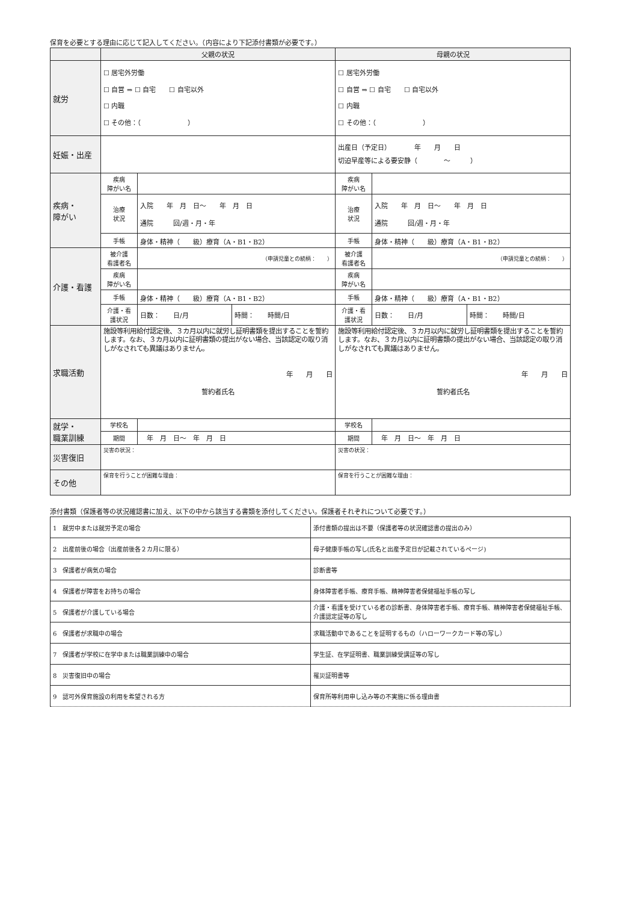保育を必要とする理由に応じて記入してください。（内容により下記添付書類が必要です。）
| | 父親の状況 | | | 母親の状況 | | |
| --- | --- | --- | --- | --- | --- | --- |
| 就労 | ☐ 居宅外労働 ☐ 自営 ⇒ ☐ 自宅 ☐ 自宅以外 ☐ 内職 ☐ その他：（ ） | | | ☐ 居宅外労働 ☐ 自営 ⇒ ☐ 自宅 ☐ 自宅以外 ☐ 内職 ☐ その他：（ ） | | |
| 妊娠・出産 | | | | 出産日（予定日） 年 月 日 切迫早産等による要安静（ ～ ） | | |
| 疾病・ 障がい | 疾病 障がい名 | | | 疾病 障がい名 | | |
| | 治療 状況 | 入院 年 月 日～ 年 月 日 通院 回/週・月・年 | | 治療 状況 | 入院 年 月 日～ 年 月 日 通院 回/週・月・年 | |
| | 手帳 | 身体・精神（ 級）療育（A・B1・B2） | | 手帳 | 身体・精神（ 級）療育（A・B1・B2） | |
| 介護・看護 | 被介護 看護者名 | （申請児童との続柄： ） | | 被介護 看護者名 | （申請児童との続柄： ） | |
| | 疾病 障がい名 | | | 疾病 障がい名 | | |
| | 手帳 | 身体・精神（ 級）療育（A・B1・B2） | | 手帳 | 身体・精神（ 級）療育（A・B1・B2） | |
| | 介護・看 護状況 | 日数： 日/月 | 時間： 時間/日 | 介護・看 護状況 | 日数： 日/月 | 時間： 時間/日 |
| 求職活動 | 施設等利用給付認定後、３カ月以内に就労し証明書類を提出することを誓約します。なお、３カ月以内に証明書類の提出がない場合、当該認定の取り消しがなされても異議はありません。 年 月 日 誓約者氏名 | | | 施設等利用給付認定後、３カ月以内に就労し証明書類を提出することを誓約します。なお、３カ月以内に証明書類の提出がない場合、当該認定の取り消しがなされても異議はありません。 年 月 日 誓約者氏名 | | |
| 就学・ 職業訓練 | 学校名 | | | 学校名 | | |
| | 期間 | 年 月 日～ 年 月 日 | | 期間 | 年 月 日～ 年 月 日 | |
| 災害復旧 | 災害の状況： | | | 災害の状況： | | |
| その他 | 保育を行うことが困難な理由： | | | 保育を行うことが困難な理由： | | |
添付書類（保護者等の状況確認書に加え、以下の中から該当する書類を添付してください。保護者それぞれについて必要です。）
| 1 就労中または就労予定の場合 | 添付書類の提出は不要（保護者等の状況確認書の提出のみ） |
| 2 出産前後の場合（出産前後各２カ月に限る） | 母子健康手帳の写し(氏名と出産予定日が記載されているページ) |
| 3 保護者が病気の場合 | 診断書等 |
| 4 保護者が障害をお持ちの場合 | 身体障害者手帳、療育手帳、精神障害者保健福祉手帳の写し |
| 5 保護者が介護している場合 | 介護・看護を受けている者の診断書、身体障害者手帳、療育手帳、精神障害者保健福祉手帳、介護認定証等の写し |
| 6 保護者が求職中の場合 | 求職活動中であることを証明するもの（ハローワークカード等の写し） |
| 7 保護者が学校に在学中または職業訓練中の場合 | 学生証、在学証明書、職業訓練受講証等の写し |
| 8 災害復旧中の場合 | 罹災証明書等 |
| 9 認可外保育施設の利用を希望される方 | 保育所等利用申し込み等の不実施に係る理由書 |